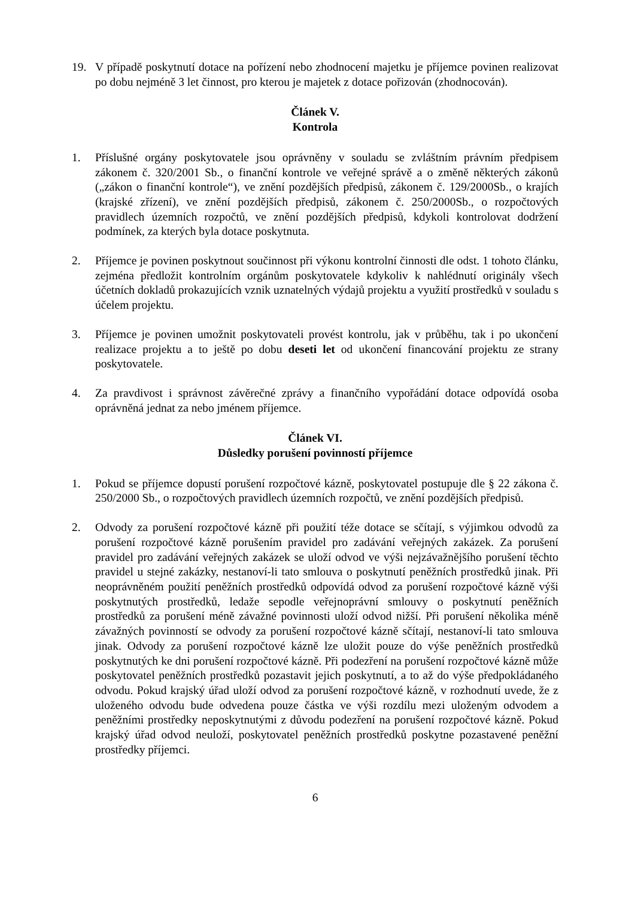19. V případě poskytnutí dotace na pořízení nebo zhodnocení majetku je příjemce povinen realizovat po dobu nejméně 3 let činnost, pro kterou je majetek z dotace pořizován (zhodnocován).
Článek V.
Kontrola
1. Příslušné orgány poskytovatele jsou oprávněny v souladu se zvláštním právním předpisem zákonem č. 320/2001 Sb., o finanční kontrole ve veřejné správě a o změně některých zákonů („zákon o finanční kontrole“), ve znění pozdějších předpisů, zákonem č. 129/2000Sb., o krajích (krajské zřízení), ve znění pozdějších předpisů, zákonem č. 250/2000Sb., o rozpočtových pravidlech územních rozpočtů, ve znění pozdějších předpisů, kdykoli kontrolovat dodržení podmínek, za kterých byla dotace poskytnuta.
2. Příjemce je povinen poskytnout součinnost při výkonu kontrolní činnosti dle odst. 1 tohoto článku, zejména předložit kontrolním orgánům poskytovatele kdykoliv k nahlédnutí originály všech účetních dokladů prokazujících vznik uznatelných výdajů projektu a využití prostředků v souladu s účelem projektu.
3. Příjemce je povinen umožnit poskytovateli provést kontrolu, jak v průběhu, tak i po ukončení realizace projektu a to ještě po dobu deseti let od ukončení financování projektu ze strany poskytovatele.
4. Za pravdivost i správnost závěrečné zprávy a finančního vypořádání dotace odpovídá osoba oprávněná jednat za nebo jménem příjemce.
Článek VI.
Důsledky porušení povinností příjemce
1. Pokud se příjemce dopustí porušení rozpočtové kázně, poskytovatel postupuje dle § 22 zákona č. 250/2000 Sb., o rozpočtových pravidlech územních rozpočtů, ve znění pozdějších předpisů.
2. Odvody za porušení rozpočtové kázně při použití téže dotace se sčítají, s výjimkou odvodů za porušení rozpočtové kázně porušením pravidel pro zadávání veřejných zakázek. Za porušení pravidel pro zadávání veřejných zakázek se uloží odvod ve výši nejzávažnějšího porušení těchto pravidel u stejné zakázky, nestanoví-li tato smlouva o poskytnutí peněžních prostředků jinak. Při neoprávněném použití peněžních prostředků odpovídá odvod za porušení rozpočtové kázně výši poskytnutých prostředků, ledaže sepodle veřejnoprávní smlouvy o poskytnutí peněžních prostředků za porušení méně závažné povinnosti uloží odvod nižší. Při porušení několika méně závažných povinností se odvody za porušení rozpočtové kázně sčítají, nestanoví-li tato smlouva jinak. Odvody za porušení rozpočtové kázně lze uložit pouze do výše peněžních prostředků poskytnutých ke dni porušení rozpočtové kázně. Při podezření na porušení rozpočtové kázně může poskytovatel peněžních prostředků pozastavit jejich poskytnutí, a to až do výše předpokládaného odvodu. Pokud krajský úřad uloží odvod za porušení rozpočtové kázně, v rozhodnutí uvede, že z uloženého odvodu bude odvedena pouze částka ve výši rozdílu mezi uloženým odvodem a peněžními prostředky neposkytnutými z důvodu podezření na porušení rozpočtové kázně. Pokud krajský úřad odvod neuloží, poskytovatel peněžních prostředků poskytne pozastavené peněžní prostředky příjemci.
6